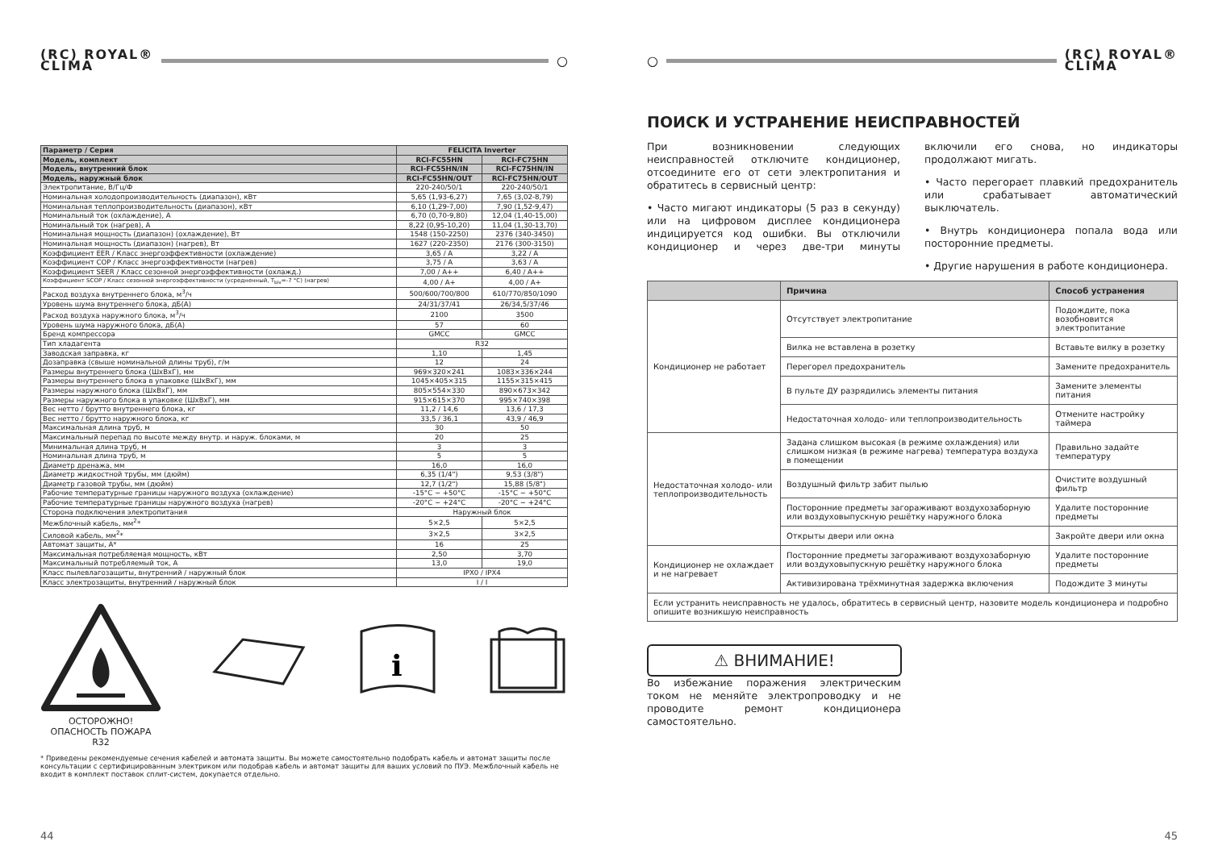(RC) ROYAL®
CLIMA
○
| Параметр / Серия | FELICITA Inverter | |
| --- | --- | --- |
| Модель, комплект | RCI-FC55HN | RCI-FC75HN |
| Модель, внутренний блок | RCI-FC55HN/IN | RCI-FC75HN/IN |
| Модель, наружный блок | RCI-FC55HN/OUT | RCI-FC75HN/OUT |
| Электропитание, В/Гц/Ф | 220-240/50/1 | 220-240/50/1 |
| Номинальная холодопроизводительность (диапазон), кВт | 5,65 (1,93-6,27) | 7,65 (3,02-8,79) |
| Номинальная теплопроизводительность (диапазон), кВт | 6,10 (1,29-7,00) | 7,90 (1,52-9,47) |
| Номинальный ток (охлаждение), А | 6,70 (0,70-9,80) | 12,04 (1,40-15,00) |
| Номинальный ток (нагрев), А | 8,22 (0,95-10,20) | 11,04 (1,30-13,70) |
| Номинальная мощность (диапазон) (охлаждение), Вт | 1548 (150-2250) | 2376 (340-3450) |
| Номинальная мощность (диапазон) (нагрев), Вт | 1627 (220-2350) | 2176 (300-3150) |
| Коэффициент EER / Класс энергоэффективности (охлаждение) | 3,65 / A | 3,22 / A |
| Коэффициент COP / Класс энергоэффективности (нагрев) | 3,75 / A | 3,63 / A |
| Коэффициент SEER / Класс сезонной энергоэффективности (охлажд.) | 7,00 / A++ | 6,40 / A++ |
| Коэффициент SCOP / Класс сезонной энергоэффективности (усредненный, T<sub>biv</sub>=-7 °C) (нагрев) | 4,00 / A+ | 4,00 / A+ |
| Расход воздуха внутреннего блока, м<sup>3</sup>/ч | 500/600/700/800 | 610/770/850/1090 |
| Уровень шума внутреннего блока, дБ(А) | 24/31/37/41 | 26/34,5/37/46 |
| Расход воздуха наружного блока, м<sup>3</sup>/ч | 2100 | 3500 |
| Уровень шума наружного блока, дБ(А) | 57 | 60 |
| Бренд компрессора | GMCC | GMCC |
| Тип хладагента | R32 | |
| Заводская заправка, кг | 1,10 | 1,45 |
| Дозаправка (свыше номинальной длины труб), г/м | 12 | 24 |
| Размеры внутреннего блока (ШхВхГ), мм | 969×320×241 | 1083×336×244 |
| Размеры внутреннего блока в упаковке (ШхВхГ), мм | 1045×405×315 | 1155×315×415 |
| Размеры наружного блока (ШхВхГ), мм | 805×554×330 | 890×673×342 |
| Размеры наружного блока в упаковке (ШхВхГ), мм | 915×615×370 | 995×740×398 |
| Вес нетто / брутто внутреннего блока, кг | 11,2 / 14,6 | 13,6 / 17,3 |
| Вес нетто / брутто наружного блока, кг | 33,5 / 36,1 | 43,9 / 46,9 |
| Максимальная длина труб, м | 30 | 50 |
| Максимальный перепад по высоте между внутр. и наруж. блоками, м | 20 | 25 |
| Минимальная длина труб, м | 3 | 3 |
| Номинальная длина труб, м | 5 | 5 |
| Диаметр дренажа, мм | 16,0 | 16,0 |
| Диаметр жидкостной трубы, мм (дюйм) | 6,35 (1/4") | 9,53 (3/8") |
| Диаметр газовой трубы, мм (дюйм) | 12,7 (1/2") | 15,88 (5/8") |
| Рабочие температурные границы наружного воздуха (охлаждение) | -15°C ~ +50°C | -15°C ~ +50°C |
| Рабочие температурные границы наружного воздуха (нагрев) | -20°C ~ +24°C | -20°C ~ +24°C |
| Сторона подключения электропитания | Наружный блок | |
| Межблочный кабель, мм<sup>2</sup>* | 5×2,5 | 5×2,5 |
| Силовой кабель, мм<sup>2</sup>* | 3×2,5 | 3×2,5 |
| Автомат защиты, А* | 16 | 25 |
| Максимальная потребляемая мощность, кВт | 2,50 | 3,70 |
| Максимальный потребляемый ток, А | 13,0 | 19,0 |
| Класс пылевлагозащиты, внутренний / наружный блок | IPX0 / IPX4 | |
| Класс электрозащиты, внутренний / наружный блок | I / I | |
i
ОСТОРОЖНО!
ОПАСНОСТЬ ПОЖАРА
R32
* Приведены рекомендуемые сечения кабелей и автомата защиты. Вы можете самостоятельно подобрать кабель и автомат защиты после консультации с сертифицированным электриком или подобрав кабель и автомат защиты для ваших условий по ПУЭ. Межблочный кабель не входит в комплект поставок сплит-систем, докупается отдельно.
44
○
(RC) ROYAL®
CLIMA
ПОИСК И УСТРАНЕНИЕ НЕИСПРАВНОСТЕЙ
При возникновении следующих неисправностей отключите кондиционер, отсоедините его от сети электропитания и обратитесь в сервисный центр:
• Часто мигают индикаторы (5 раз в секунду) или на цифровом дисплее кондиционера индицируется код ошибки. Вы отключили кондиционер и через две-три минуты включили его снова, но индикаторы продолжают мигать.
• Часто перегорает плавкий предохранитель или срабатывает автоматический выключатель.
• Внутрь кондиционера попала вода или посторонние предметы.
• Другие нарушения в работе кондиционера.
| | Причина | Способ устранения |
| --- | --- | --- |
| Кондиционер не работает | Отсутствует электропитание | Подождите, пока возобновится электропитание |
| | Вилка не вставлена в розетку | Вставьте вилку в розетку |
| | Перегорел предохранитель | Замените предохранитель |
| | В пульте ДУ разрядились элементы питания | Замените элементы питания |
| | Недостаточная холодо- или теплопроизводительность | Отмените настройку таймера |
| Недостаточная холодо- или теплопроизводительность | Задана слишком высокая (в режиме охлаждения) или слишком низкая (в режиме нагрева) температура воздуха в помещении | Правильно задайте температуру |
| | Воздушный фильтр забит пылью | Очистите воздушный фильтр |
| | Посторонние предметы загораживают воздухозаборную или воздуховыпускную решётку наружного блока | Удалите посторонние предметы |
| | Открыты двери или окна | Закройте двери или окна |
| Кондиционер не охлаждает и не нагревает | Посторонние предметы загораживают воздухозаборную или воздуховыпускную решётку наружного блока | Удалите посторонние предметы |
| | Активизирована трёхминутная задержка включения | Подождите 3 минуты |
| Если устранить неисправность не удалось, обратитесь в сервисный центр, назовите модель кондиционера и подробно опишите возникшую неисправность | | |
⚠ ВНИМАНИЕ!
Во избежание поражения электрическим током не меняйте электропроводку и не проводите ремонт кондиционера самостоятельно.
45